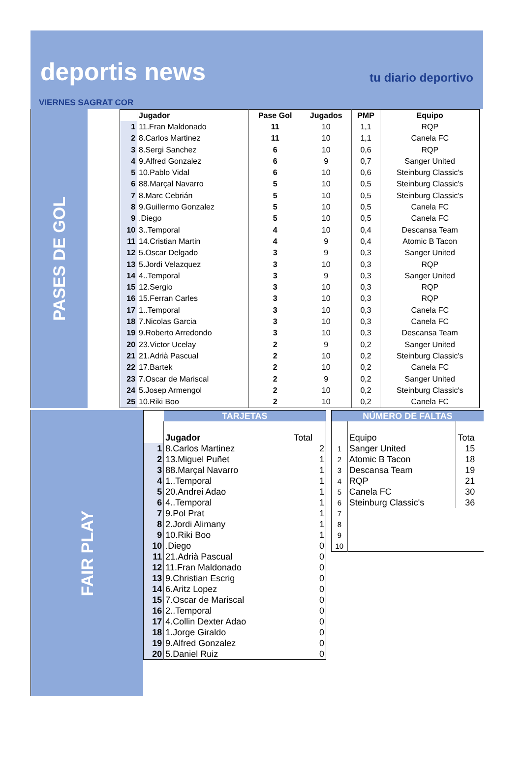deportis news tu diario deportivo
VIERNES SAGRAT COR
PASES DE GOL
| | Jugador | Pase Gol | Jugados | PMP | Equipo |
| --- | --- | --- | --- | --- | --- |
| 1 | 11.Fran Maldonado | 11 | 10 | 1,1 | RQP |
| 2 | 8.Carlos Martinez | 11 | 10 | 1,1 | Canela FC |
| 3 | 8.Sergi Sanchez | 6 | 10 | 0,6 | RQP |
| 4 | 9.Alfred Gonzalez | 6 | 9 | 0,7 | Sanger United |
| 5 | 10.Pablo Vidal | 6 | 10 | 0,6 | Steinburg Classic's |
| 6 | 88.Marçal Navarro | 5 | 10 | 0,5 | Steinburg Classic's |
| 7 | 8.Marc Cebrián | 5 | 10 | 0,5 | Steinburg Classic's |
| 8 | 9.Guillermo Gonzalez | 5 | 10 | 0,5 | Canela FC |
| 9 | .Diego | 5 | 10 | 0,5 | Canela FC |
| 10 | 3..Temporal | 4 | 10 | 0,4 | Descansa Team |
| 11 | 14.Cristian Martin | 4 | 9 | 0,4 | Atomic B Tacon |
| 12 | 5.Oscar Delgado | 3 | 9 | 0,3 | Sanger United |
| 13 | 5.Jordi Velazquez | 3 | 10 | 0,3 | RQP |
| 14 | 4..Temporal | 3 | 9 | 0,3 | Sanger United |
| 15 | 12.Sergio | 3 | 10 | 0,3 | RQP |
| 16 | 15.Ferran Carles | 3 | 10 | 0,3 | RQP |
| 17 | 1..Temporal | 3 | 10 | 0,3 | Canela FC |
| 18 | 7.Nicolas Garcia | 3 | 10 | 0,3 | Canela FC |
| 19 | 9.Roberto Arredondo | 3 | 10 | 0,3 | Descansa Team |
| 20 | 23.Victor Ucelay | 2 | 9 | 0,2 | Sanger United |
| 21 | 21.Adrià Pascual | 2 | 10 | 0,2 | Steinburg Classic's |
| 22 | 17.Bartek | 2 | 10 | 0,2 | Canela FC |
| 23 | 7.Oscar de Mariscal | 2 | 9 | 0,2 | Sanger United |
| 24 | 5.Josep Armengol | 2 | 10 | 0,2 | Steinburg Classic's |
| 25 | 10.Riki Boo | 2 | 10 | 0,2 | Canela FC |
FAIR PLAY
| | TARJETAS | |
| | Jugador | Total |
| 1 | 8.Carlos Martinez | 2 |
| 2 | 13.Miguel Puñet | 1 |
| 3 | 88.Marçal Navarro | 1 |
| 4 | 1..Temporal | 1 |
| 5 | 20.Andrei Adao | 1 |
| 6 | 4..Temporal | 1 |
| 7 | 9.Pol Prat | 1 |
| 8 | 2.Jordi Alimany | 1 |
| 9 | 10.Riki Boo | 1 |
| 10 | .Diego | 0 |
| 11 | 21.Adrià Pascual | 0 |
| 12 | 11.Fran Maldonado | 0 |
| 13 | 9.Christian Escrig | 0 |
| 14 | 6.Aritz Lopez | 0 |
| 15 | 7.Oscar de Mariscal | 0 |
| 16 | 2..Temporal | 0 |
| 17 | 4.Collin Dexter Adao | 0 |
| 18 | 1.Jorge Giraldo | 0 |
| 19 | 9.Alfred Gonzalez | 0 |
| 20 | 5.Daniel Ruiz | 0 |
| NÚMERO DE FALTAS | | |
| | Equipo | Tota |
| 1 | Sanger United | 15 |
| 2 | Atomic B Tacon | 18 |
| 3 | Descansa Team | 19 |
| 4 | RQP | 21 |
| 5 | Canela FC | 30 |
| 6 | Steinburg Classic's | 36 |
| 7 | | |
| 8 | | |
| 9 | | |
| 10 | | |